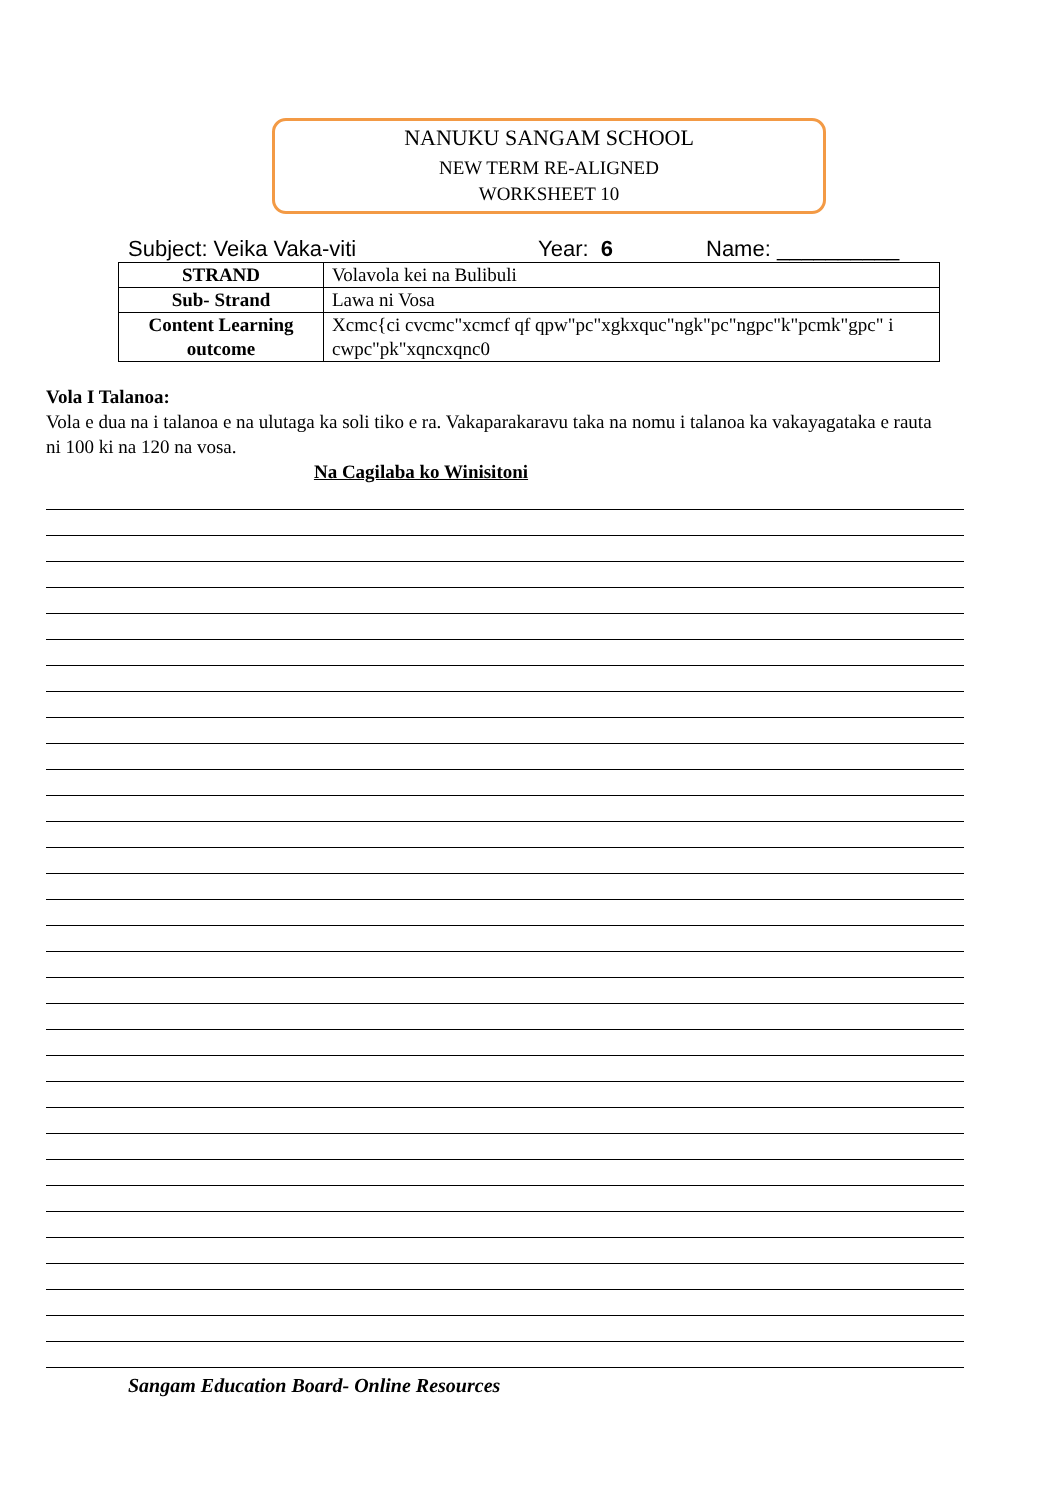NANUKU SANGAM SCHOOL
NEW TERM RE-ALIGNED
WORKSHEET 10
Subject: Veika Vaka-viti Year: 6 Name: __________
| STRAND | Volavola kei na Bulibuli |
| Sub- Strand | Lawa ni Vosa |
| Content Learning outcome | Xcmc{ci cvcmc"xcmcf qf qpw"pc"xgkxquc"ngk"pc"ngpc"k"pcmk"gpc" i cwpc"pk"xqncxqnc0 |
Vola I Talanoa:
Vola e dua na i talanoa e na ulutaga ka soli tiko e ra. Vakaparakaravu taka na nomu i talanoa ka vakayagataka e rauta ni 100 ki na 120 na vosa.
Na Cagilaba ko Winisitoni
Sangam Education Board- Online Resources